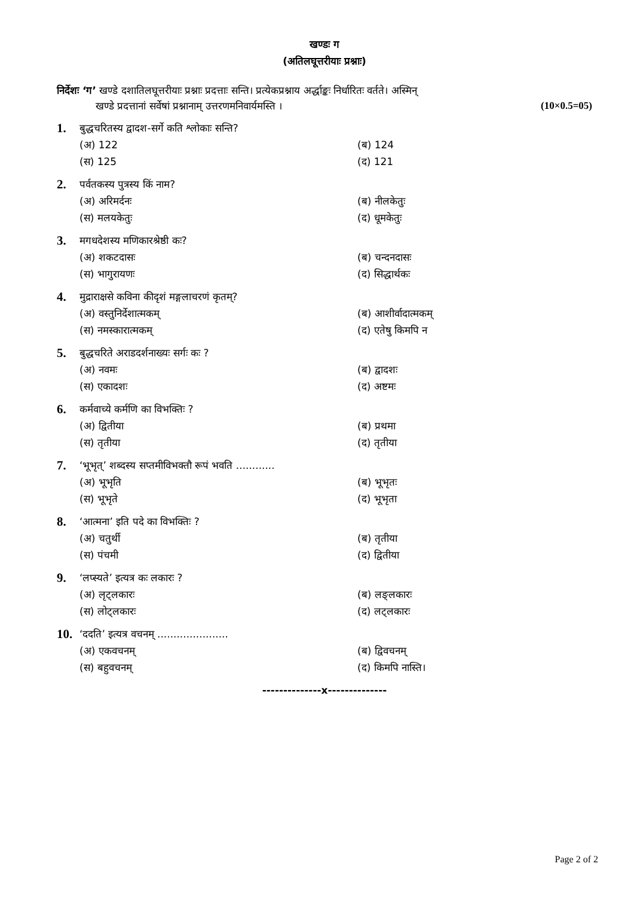खण्डः ग
(अतिलघूत्तरीयाः प्रश्नाः)
निर्देशः ‘ग’ खण्डे दशातिलघूत्तरीयाः प्रश्नाः प्रदत्ताः सन्ति। प्रत्येकप्रश्नाय अर्द्धाङ्कः निर्धारितः वर्तते। अस्मिन्
खण्डे प्रदत्तानां सर्वेषां प्रश्नानाम् उत्तरणमनिवार्यमस्ति । (10×0.5=05)
1. बुद्धचरितस्य द्वादश-सर्गे कति श्लोकाः सन्ति?
(अ) 122 (ब) 124 (स) 125 (द) 121
2. पर्वतकस्य पुत्रस्य किं नाम?
(अ) अरिमर्दनः (ब) नीलकेतुः (स) मलयकेतुः (द) धूमकेतुः
3. मगधदेशस्य मणिकारश्रेष्ठी कः?
(अ) शकटदासः (ब) चन्दनदासः (स) भागुरायणः (द) सिद्धार्थकः
4. मुद्राराक्षसे कविना कीदृशं मङ्गलाचरणं कृतम्?
(अ) वस्तुनिर्देशात्मकम् (ब) आशीर्वादात्मकम् (स) नमस्कारात्मकम् (द) एतेषु किमपि न
5. बुद्धचरिते अराडदर्शनाख्यः सर्गः कः ?
(अ) नवमः (ब) द्वादशः (स) एकादशः (द) अष्टमः
6. कर्मवाच्ये कर्मणि का विभक्तिः ?
(अ) द्वितीया (ब) प्रथमा (स) तृतीया (द) तृतीया
7. ‘भूभृत्’ शब्दस्य सप्तमीविभक्तौ रूपं भवति ............
(अ) भूभृति (ब) भूभृतः (स) भूभृते (द) भूभृता
8. ‘आत्मना’ इति पदे का विभक्तिः ?
(अ) चतुर्थी (ब) तृतीया (स) पंचमी (द) द्वितीया
9. ‘लप्स्यते’ इत्यत्र कः लकारः ?
(अ) लृट्लकारः (ब) लङ्लकारः (स) लोट्लकारः (द) लट्लकारः
10. ‘ददति’ इत्यत्र वचनम् ......................
(अ) एकवचनम् (ब) द्विवचनम् (स) बहुवचनम् (द) किमपि नास्ति।
--------------x--------------
Page 2 of 2